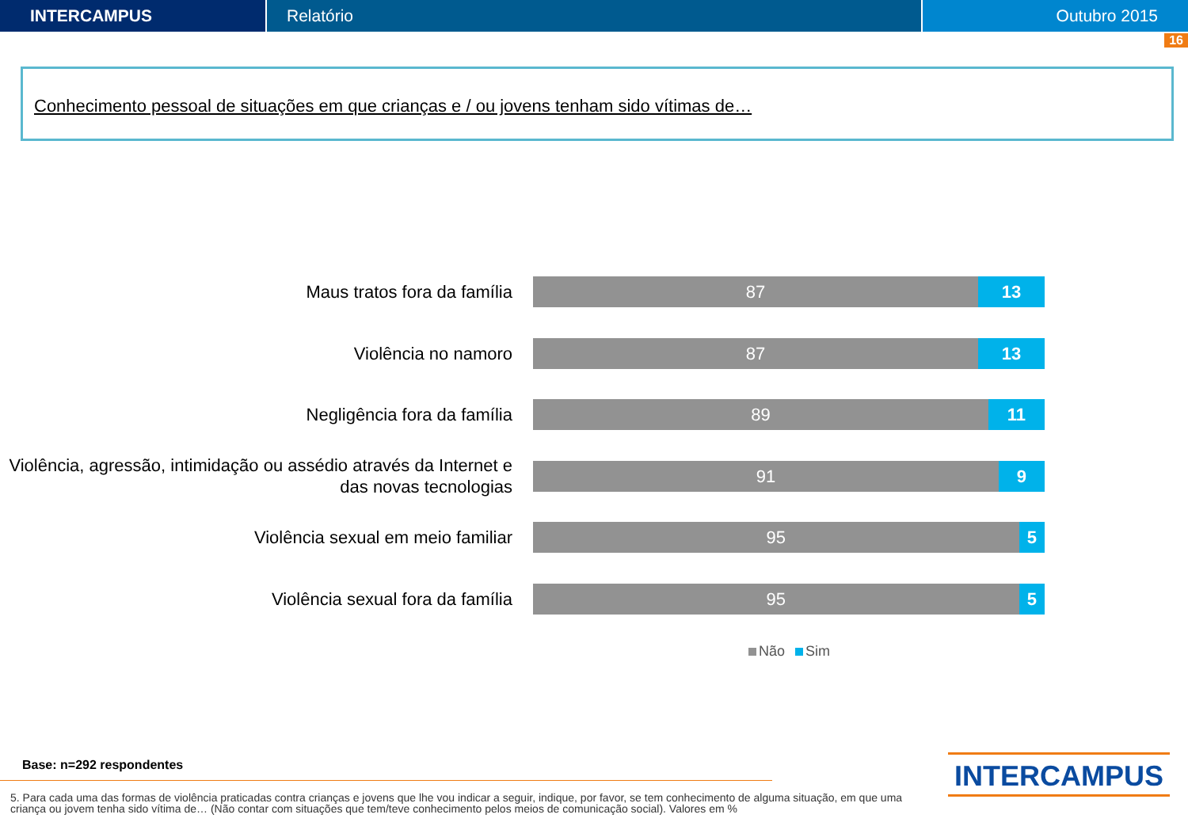INTERCAMPUS Relatório Outubro 2015
16
Conhecimento pessoal de situações em que crianças e / ou jovens tenham sido vítimas de…
Maus tratos fora da família
87 13
Violência no namoro
87 13
Negligência fora da família
89 11
Violência, agressão, intimidação ou assédio através da Internet e das novas tecnologias
91 9
Violência sexual em meio familiar
95 5
Violência sexual fora da família
95 5
Não Sim
Base: n=292 respondentes
5. Para cada uma das formas de violência praticadas contra crianças e jovens que lhe vou indicar a seguir, indique, por favor, se tem conhecimento de alguma situação, em que uma criança ou jovem tenha sido vítima de… (Não contar com situações que tem/teve conhecimento pelos meios de comunicação social). Valores em %
INTERCAMPUS